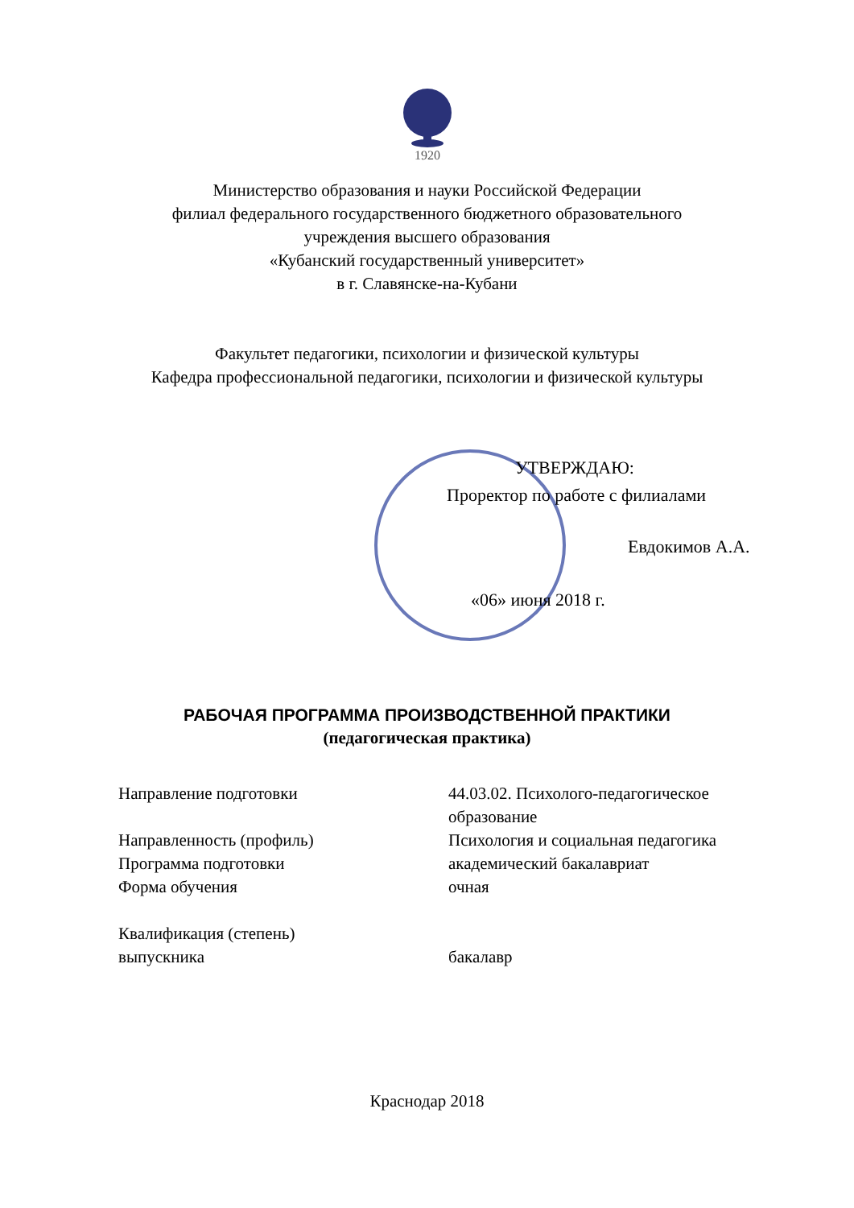1920
Министерство образования и науки Российской Федерации
филиал федерального государственного бюджетного образовательного
учреждения высшего образования
«Кубанский государственный университет»
в г. Славянске-на-Кубани
Факультет педагогики, психологии и физической культуры
Кафедра профессиональной педагогики, психологии и физической культуры
УТВЕРЖДАЮ:
Проректор по работе с филиалами
Евдокимов А.А.
«06» июня 2018 г.
РАБОЧАЯ ПРОГРАММА ПРОИЗВОДСТВЕННОЙ ПРАКТИКИ
(педагогическая практика)
Направление подготовки 44.03.02. Психолого-педагогическое
образование
Направленность (профиль) Психология и социальная педагогика
Программа подготовки академический бакалавриат
Форма обучения очная
Квалификация (степень)
выпускника
бакалавр
Краснодар 2018